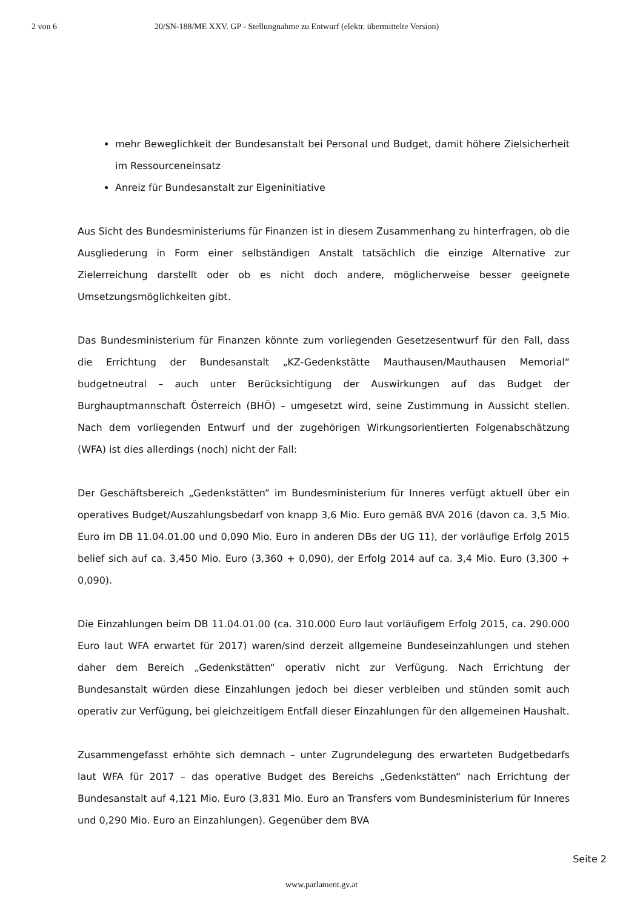2 von 6 20/SN-188/ME XXV. GP - Stellungnahme zu Entwurf (elektr. übermittelte Version)
mehr Beweglichkeit der Bundesanstalt bei Personal und Budget, damit höhere Zielsicherheit im Ressourceneinsatz
Anreiz für Bundesanstalt zur Eigeninitiative
Aus Sicht des Bundesministeriums für Finanzen ist in diesem Zusammenhang zu hinterfragen, ob die Ausgliederung in Form einer selbständigen Anstalt tatsächlich die einzige Alternative zur Zielerreichung darstellt oder ob es nicht doch andere, möglicherweise besser geeignete Umsetzungsmöglichkeiten gibt.
Das Bundesministerium für Finanzen könnte zum vorliegenden Gesetzesentwurf für den Fall, dass die Errichtung der Bundesanstalt „KZ-Gedenkstätte Mauthausen/Mauthausen Memorial“ budgetneutral – auch unter Berücksichtigung der Auswirkungen auf das Budget der Burghauptmannschaft Österreich (BHÖ) – umgesetzt wird, seine Zustimmung in Aussicht stellen. Nach dem vorliegenden Entwurf und der zugehörigen Wirkungsorientierten Folgenabschätzung (WFA) ist dies allerdings (noch) nicht der Fall:
Der Geschäftsbereich „Gedenkstätten“ im Bundesministerium für Inneres verfügt aktuell über ein operatives Budget/Auszahlungsbedarf von knapp 3,6 Mio. Euro gemäß BVA 2016 (davon ca. 3,5 Mio. Euro im DB 11.04.01.00 und 0,090 Mio. Euro in anderen DBs der UG 11), der vorläufige Erfolg 2015 belief sich auf ca. 3,450 Mio. Euro (3,360 + 0,090), der Erfolg 2014 auf ca. 3,4 Mio. Euro (3,300 + 0,090).
Die Einzahlungen beim DB 11.04.01.00 (ca. 310.000 Euro laut vorläufigem Erfolg 2015, ca. 290.000 Euro laut WFA erwartet für 2017) waren/sind derzeit allgemeine Bundeseinzahlungen und stehen daher dem Bereich „Gedenkstätten“ operativ nicht zur Verfügung. Nach Errichtung der Bundesanstalt würden diese Einzahlungen jedoch bei dieser verbleiben und stünden somit auch operativ zur Verfügung, bei gleichzeitigem Entfall dieser Einzahlungen für den allgemeinen Haushalt.
Zusammengefasst erhöhte sich demnach – unter Zugrundelegung des erwarteten Budgetbedarfs laut WFA für 2017 – das operative Budget des Bereichs „Gedenkstätten“ nach Errichtung der Bundesanstalt auf 4,121 Mio. Euro (3,831 Mio. Euro an Transfers vom Bundesministerium für Inneres und 0,290 Mio. Euro an Einzahlungen). Gegenüber dem BVA
Seite 2
www.parlament.gv.at